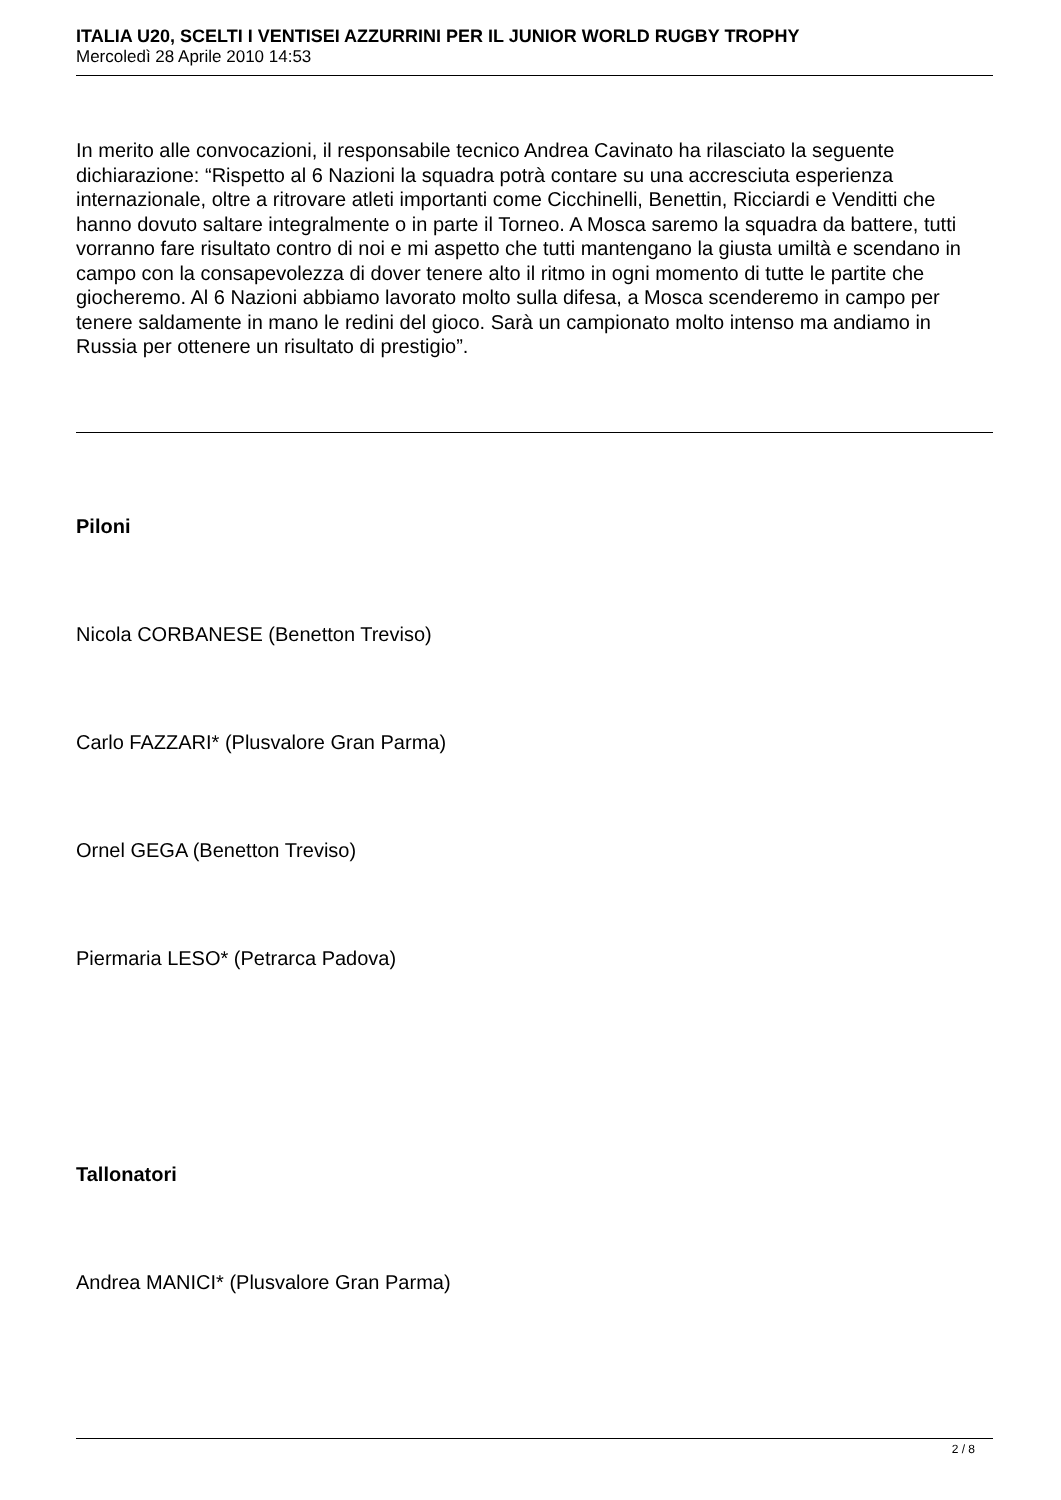ITALIA U20, SCELTI I VENTISEI AZZURRINI PER IL JUNIOR WORLD RUGBY TROPHY
Mercoledì 28 Aprile 2010 14:53
In merito alle convocazioni, il responsabile tecnico Andrea Cavinato ha rilasciato la seguente dichiarazione: “Rispetto al 6 Nazioni la squadra potrà contare su una accresciuta esperienza internazionale, oltre a ritrovare atleti importanti come Cicchinelli, Benettin, Ricciardi e Venditti che hanno dovuto saltare integralmente o in parte il Torneo. A Mosca saremo la squadra da battere, tutti vorranno fare risultato contro di noi e mi aspetto che tutti mantengano la giusta umiltà e scendano in campo con la consapevolezza di dover tenere alto il ritmo in ogni momento di tutte le partite che giocheremo. Al 6 Nazioni abbiamo lavorato molto sulla difesa, a Mosca scenderemo in campo per tenere saldamente in mano le redini del gioco. Sarà un campionato molto intenso ma andiamo in Russia per ottenere un risultato di prestigio”.
Piloni
Nicola CORBANESE (Benetton Treviso)
Carlo FAZZARI* (Plusvalore Gran Parma)
Ornel GEGA (Benetton Treviso)
Piermaria LESO* (Petrarca Padova)
Tallonatori
Andrea MANICI* (Plusvalore Gran Parma)
2 / 8